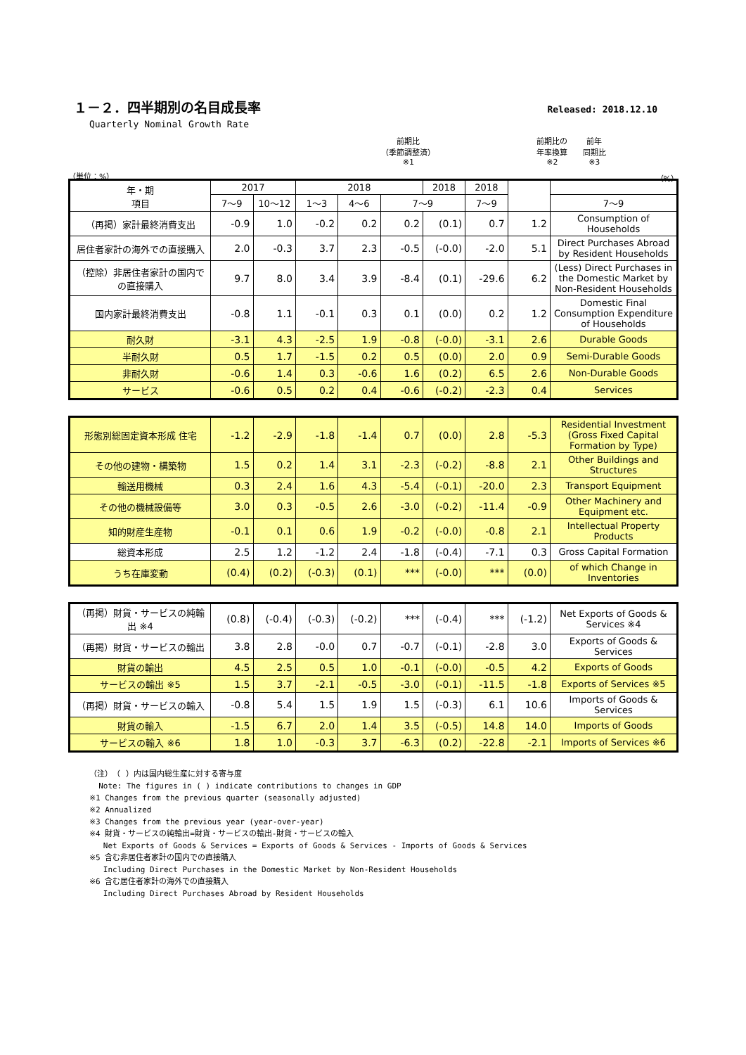１－２．四半期別の名目成長率
Released: 2018.12.10
Quarterly Nominal Growth Rate
（単位：%）
前期比
（季節調整済）
※1
前期比の
年率換算
※2
前年
同期比
※3
（%）
| 年・期 項目 | 2017 | | 2018 | | | 2018 | 2018 | | |
| --- | --- | --- | --- | --- | --- | --- | --- | --- | --- |
| | 7～9 | 10～12 | 1～3 | 4～6 | 7～9 | | 7～9 | | 7～9 |
| （再掲）家計最終消費支出 | -0.9 | 1.0 | -0.2 | 0.2 | 0.2 | (0.1) | 0.7 | 1.2 | Consumption of Households |
| 居住者家計の海外での直接購入 | 2.0 | -0.3 | 3.7 | 2.3 | -0.5 | (-0.0) | -2.0 | 5.1 | Direct Purchases Abroad by Resident Households |
| （控除）非居住者家計の国内での直接購入 | 9.7 | 8.0 | 3.4 | 3.9 | -8.4 | (0.1) | -29.6 | 6.2 | (Less) Direct Purchases in the Domestic Market by Non-Resident Households |
| 国内家計最終消費支出 | -0.8 | 1.1 | -0.1 | 0.3 | 0.1 | (0.0) | 0.2 | 1.2 | Domestic Final Consumption Expenditure of Households |
| 耐久財 | -3.1 | 4.3 | -2.5 | 1.9 | -0.8 | (-0.0) | -3.1 | 2.6 | Durable Goods |
| 半耐久財 | 0.5 | 1.7 | -1.5 | 0.2 | 0.5 | (0.0) | 2.0 | 0.9 | Semi-Durable Goods |
| 非耐久財 | -0.6 | 1.4 | 0.3 | -0.6 | 1.6 | (0.2) | 6.5 | 2.6 | Non-Durable Goods |
| サービス | -0.6 | 0.5 | 0.2 | 0.4 | -0.6 | (-0.2) | -2.3 | 0.4 | Services |
| 形態別総固定資本形成 住宅 | -1.2 | -2.9 | -1.8 | -1.4 | 0.7 | (0.0) | 2.8 | -5.3 | Residential Investment (Gross Fixed Capital Formation by Type) |
| その他の建物・構築物 | 1.5 | 0.2 | 1.4 | 3.1 | -2.3 | (-0.2) | -8.8 | 2.1 | Other Buildings and Structures |
| 輸送用機械 | 0.3 | 2.4 | 1.6 | 4.3 | -5.4 | (-0.1) | -20.0 | 2.3 | Transport Equipment |
| その他の機械設備等 | 3.0 | 0.3 | -0.5 | 2.6 | -3.0 | (-0.2) | -11.4 | -0.9 | Other Machinery and Equipment etc. |
| 知的財産生産物 | -0.1 | 0.1 | 0.6 | 1.9 | -0.2 | (-0.0) | -0.8 | 2.1 | Intellectual Property Products |
| 総資本形成 | 2.5 | 1.2 | -1.2 | 2.4 | -1.8 | (-0.4) | -7.1 | 0.3 | Gross Capital Formation |
| うち在庫変動 | (0.4) | (0.2) | (-0.3) | (0.1) | *** | (-0.0) | *** | (0.0) | of which Change in Inventories |
| （再掲）財貨・サービスの純輸出 ※4 | (0.8) | (-0.4) | (-0.3) | (-0.2) | *** | (-0.4) | *** | (-1.2) | Net Exports of Goods & Services ※4 |
| （再掲）財貨・サービスの輸出 | 3.8 | 2.8 | -0.0 | 0.7 | -0.7 | (-0.1) | -2.8 | 3.0 | Exports of Goods & Services |
| 財貨の輸出 | 4.5 | 2.5 | 0.5 | 1.0 | -0.1 | (-0.0) | -0.5 | 4.2 | Exports of Goods |
| サービスの輸出 ※5 | 1.5 | 3.7 | -2.1 | -0.5 | -3.0 | (-0.1) | -11.5 | -1.8 | Exports of Services ※5 |
| （再掲）財貨・サービスの輸入 | -0.8 | 5.4 | 1.5 | 1.9 | 1.5 | (-0.3) | 6.1 | 10.6 | Imports of Goods & Services |
| 財貨の輸入 | -1.5 | 6.7 | 2.0 | 1.4 | 3.5 | (-0.5) | 14.8 | 14.0 | Imports of Goods |
| サービスの輸入 ※6 | 1.8 | 1.0 | -0.3 | 3.7 | -6.3 | (0.2) | -22.8 | -2.1 | Imports of Services ※6 |
（注）　（ ）内は国内総生産に対する寄与度
Note: The figures in ( ) indicate contributions to changes in GDP
※1 Changes from the previous quarter (seasonally adjusted)
※2 Annualized
※3 Changes from the previous year (year-over-year)
※4 財貨・サービスの純輸出=財貨・サービスの輸出-財貨・サービスの輸入
Net Exports of Goods & Services = Exports of Goods & Services - Imports of Goods & Services
※5 含む非居住者家計の国内での直接購入
Including Direct Purchases in the Domestic Market by Non-Resident Households
※6 含む居住者家計の海外での直接購入
Including Direct Purchases Abroad by Resident Households